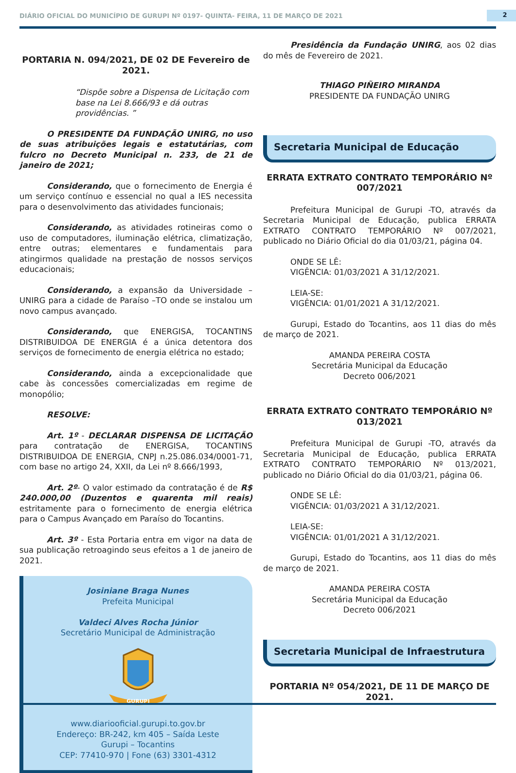DIÁRIO OFICIAL DO MUNICÍPIO DE GURUPI Nº 0197- QUINTA- FEIRA, 11 DE MARÇO DE 2021
2
PORTARIA N. 094/2021, DE 02 DE Fevereiro de 2021.
“Dispõe sobre a Dispensa de Licitação com base na Lei 8.666/93 e dá outras providências. ”
O PRESIDENTE DA FUNDAÇÃO UNIRG, no uso de suas atribuições legais e estatutárias, com fulcro no Decreto Municipal n. 233, de 21 de janeiro de 2021;
Considerando, que o fornecimento de Energia é um serviço contínuo e essencial no qual a IES necessita para o desenvolvimento das atividades funcionais;
Considerando, as atividades rotineiras como o uso de computadores, iluminação elétrica, climatização, entre outras; elementares e fundamentais para atingirmos qualidade na prestação de nossos serviços educacionais;
Considerando, a expansão da Universidade – UNIRG para a cidade de Paraíso –TO onde se instalou um novo campus avançado.
Considerando, que ENERGISA, TOCANTINS DISTRIBUIDOA DE ENERGIA é a única detentora dos serviços de fornecimento de energia elétrica no estado;
Considerando, ainda a excepcionalidade que cabe às concessões comercializadas em regime de monopólio;
RESOLVE:
Art. 1º - DECLARAR DISPENSA DE LICITAÇÃO para contratação de ENERGISA, TOCANTINS DISTRIBUIDOA DE ENERGIA, CNPJ n.25.086.034/0001-71, com base no artigo 24, XXII, da Lei nº 8.666/1993,
Art. 2º- O valor estimado da contratação é de R$ 240.000,00 (Duzentos e quarenta mil reais) estritamente para o fornecimento de energia elétrica para o Campus Avançado em Paraíso do Tocantins.
Art. 3º - Esta Portaria entra em vigor na data de sua publicação retroagindo seus efeitos a 1 de janeiro de 2021.
Josiniane Braga Nunes
Prefeita Municipal
Valdeci Alves Rocha Júnior
Secretário Municipal de Administração
GURUPI
www.diariooficial.gurupi.to.gov.br
Endereço: BR-242, km 405 – Saída Leste
Gurupi – Tocantins
CEP: 77410-970 | Fone (63) 3301-4312
Presidência da Fundação UNIRG, aos 02 dias do mês de Fevereiro de 2021.
THIAGO PIÑEIRO MIRANDA
PRESIDENTE DA FUNDAÇÃO UNIRG
Secretaria Municipal de Educação
ERRATA EXTRATO CONTRATO TEMPORÁRIO Nº 007/2021
Prefeitura Municipal de Gurupi -TO, através da Secretaria Municipal de Educação, publica ERRATA EXTRATO CONTRATO TEMPORÁRIO Nº 007/2021, publicado no Diário Oficial do dia 01/03/21, página 04.
ONDE SE LÊ:
VIGÊNCIA: 01/03/2021 A 31/12/2021.
LEIA-SE:
VIGÊNCIA: 01/01/2021 A 31/12/2021.
Gurupi, Estado do Tocantins, aos 11 dias do mês de março de 2021.
AMANDA PEREIRA COSTA
Secretária Municipal da Educação
Decreto 006/2021
ERRATA EXTRATO CONTRATO TEMPORÁRIO Nº 013/2021
Prefeitura Municipal de Gurupi -TO, através da Secretaria Municipal de Educação, publica ERRATA EXTRATO CONTRATO TEMPORÁRIO Nº 013/2021, publicado no Diário Oficial do dia 01/03/21, página 06.
ONDE SE LÊ:
VIGÊNCIA: 01/03/2021 A 31/12/2021.
LEIA-SE:
VIGÊNCIA: 01/01/2021 A 31/12/2021.
Gurupi, Estado do Tocantins, aos 11 dias do mês de março de 2021.
AMANDA PEREIRA COSTA
Secretária Municipal da Educação
Decreto 006/2021
Secretaria Municipal de Infraestrutura
PORTARIA Nº 054/2021, DE 11 DE MARÇO DE 2021.